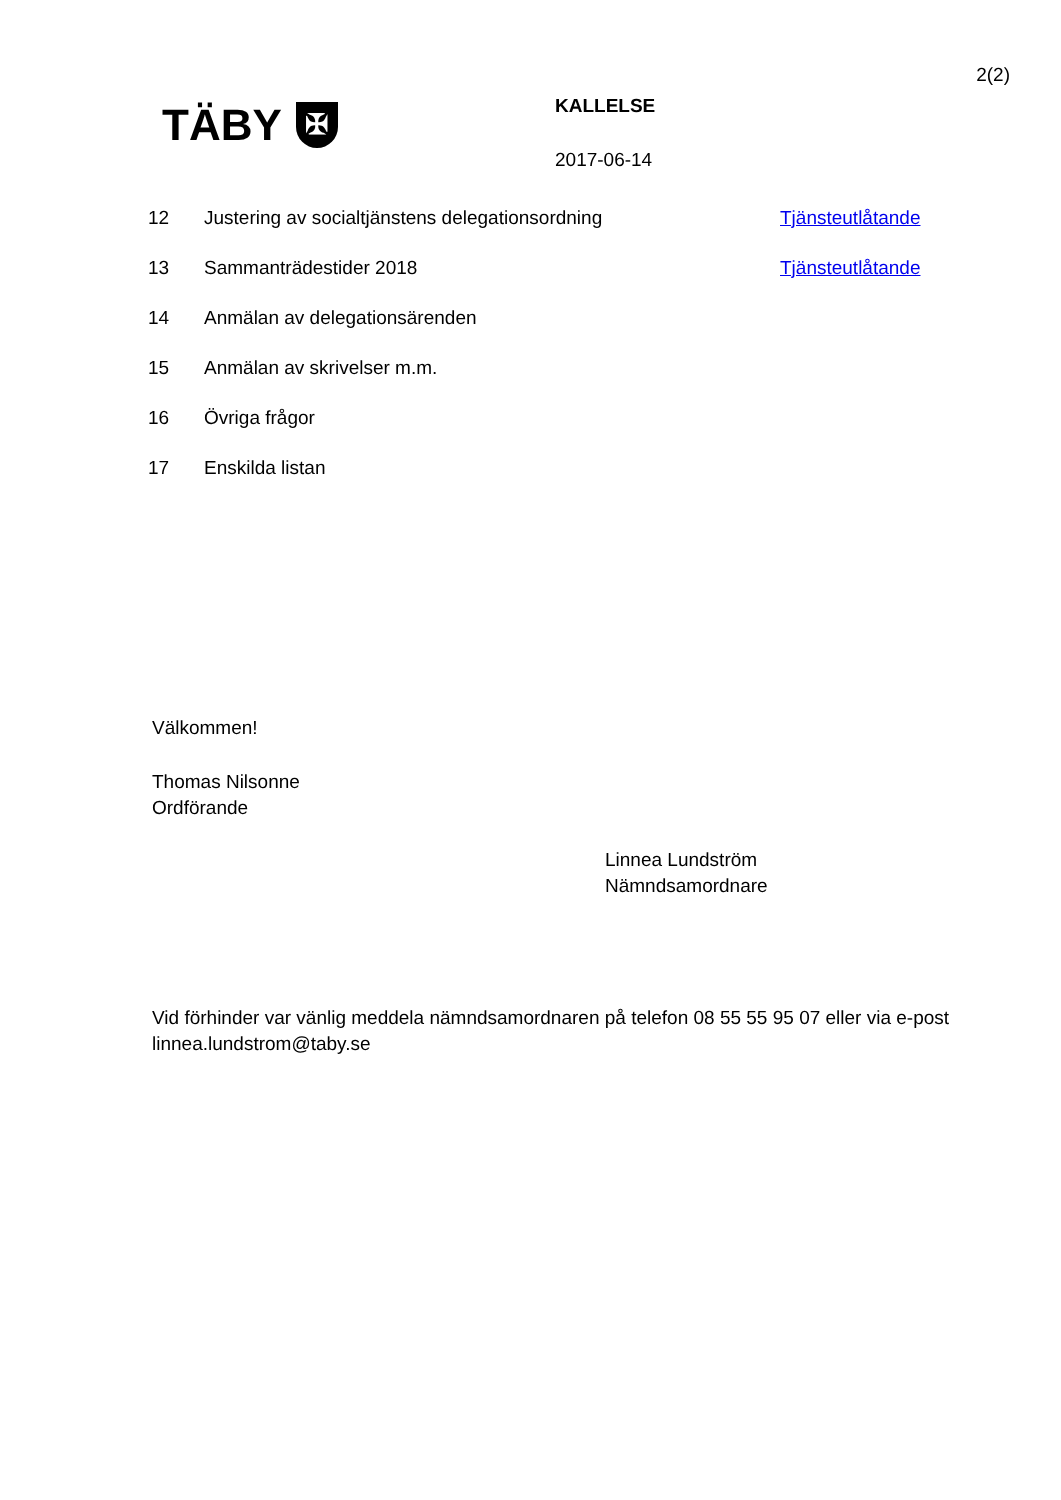2(2)
TÄBY ✠
KALLELSE
2017-06-14
| 12 | Justering av socialtjänstens delegationsordning | Tjänsteutlåtande |
| 13 | Sammanträdestider 2018 | Tjänsteutlåtande |
| 14 | Anmälan av delegationsärenden | |
| 15 | Anmälan av skrivelser m.m. | |
| 16 | Övriga frågor | |
| 17 | Enskilda listan | |
Välkommen!
Thomas Nilsonne
Ordförande
Linnea Lundström
Nämndsamordnare
Vid förhinder var vänlig meddela nämndsamordnaren på telefon 08 55 55 95 07 eller via e-post linnea.lundstrom@taby.se